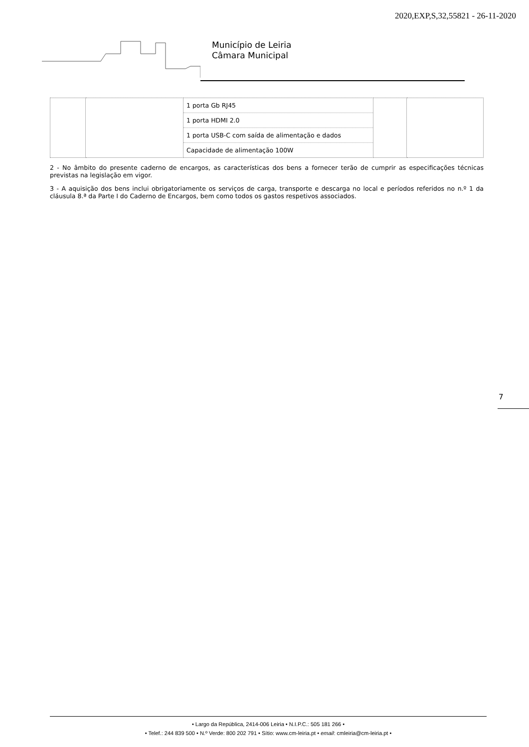2020,EXP,S,32,55821 - 26-11-2020
Município de Leiria
Câmara Municipal
| | | 1 porta Gb RJ45 1 porta HDMI 2.0 1 porta USB-C com saída de alimentação e dados Capacidade de alimentação 100W | | |
2 - No âmbito do presente caderno de encargos, as características dos bens a fornecer terão de cumprir as especificações técnicas previstas na legislação em vigor.
3 - A aquisição dos bens inclui obrigatoriamente os serviços de carga, transporte e descarga no local e períodos referidos no n.º 1 da cláusula 8.ª da Parte I do Caderno de Encargos, bem como todos os gastos respetivos associados.
7
• Largo da República, 2414-006 Leiria • N.I.P.C.: 505 181 266 •
• Telef.: 244 839 500 • N.º Verde: 800 202 791 • Sítio: www.cm-leiria.pt • email: cmleiria@cm-leiria.pt •